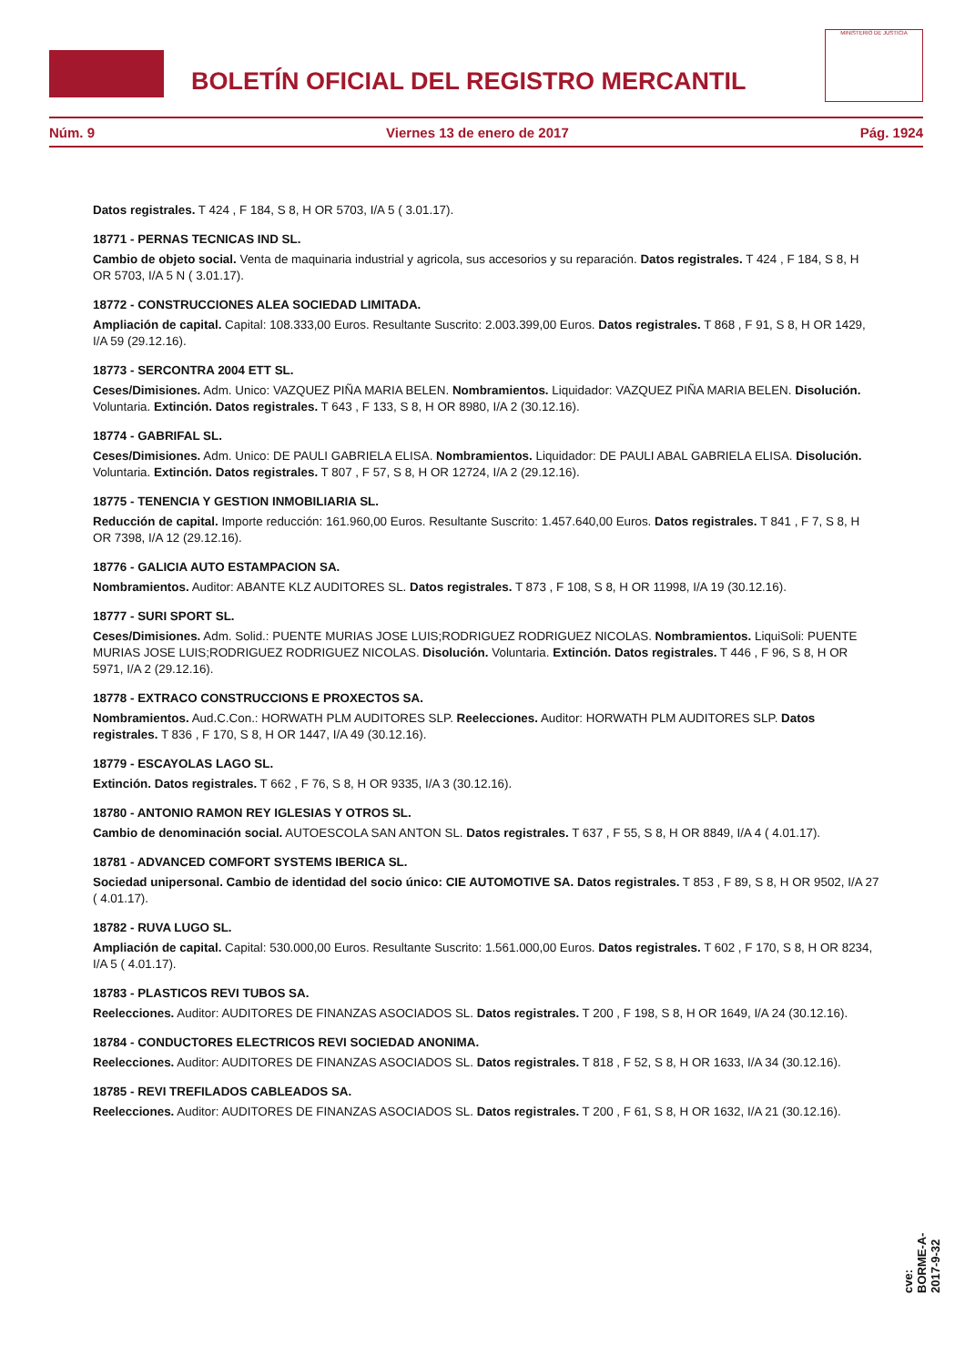BOLETÍN OFICIAL DEL REGISTRO MERCANTIL
MINISTERIO DE JUSTICIA
Núm. 9 Viernes 13 de enero de 2017 Pág. 1924
Datos registrales. T 424 , F 184, S 8, H OR 5703, I/A 5 ( 3.01.17).
18771 - PERNAS TECNICAS IND SL.
Cambio de objeto social. Venta de maquinaria industrial y agricola, sus accesorios y su reparación. Datos registrales. T 424 , F 184, S 8, H OR 5703, I/A 5 N ( 3.01.17).
18772 - CONSTRUCCIONES ALEA SOCIEDAD LIMITADA.
Ampliación de capital. Capital: 108.333,00 Euros. Resultante Suscrito: 2.003.399,00 Euros. Datos registrales. T 868 , F 91, S 8, H OR 1429, I/A 59 (29.12.16).
18773 - SERCONTRA 2004 ETT SL.
Ceses/Dimisiones. Adm. Unico: VAZQUEZ PIÑA MARIA BELEN. Nombramientos. Liquidador: VAZQUEZ PIÑA MARIA BELEN. Disolución. Voluntaria. Extinción. Datos registrales. T 643 , F 133, S 8, H OR 8980, I/A 2 (30.12.16).
18774 - GABRIFAL SL.
Ceses/Dimisiones. Adm. Unico: DE PAULI GABRIELA ELISA. Nombramientos. Liquidador: DE PAULI ABAL GABRIELA ELISA. Disolución. Voluntaria. Extinción. Datos registrales. T 807 , F 57, S 8, H OR 12724, I/A 2 (29.12.16).
18775 - TENENCIA Y GESTION INMOBILIARIA SL.
Reducción de capital. Importe reducción: 161.960,00 Euros. Resultante Suscrito: 1.457.640,00 Euros. Datos registrales. T 841 , F 7, S 8, H OR 7398, I/A 12 (29.12.16).
18776 - GALICIA AUTO ESTAMPACION SA.
Nombramientos. Auditor: ABANTE KLZ AUDITORES SL. Datos registrales. T 873 , F 108, S 8, H OR 11998, I/A 19 (30.12.16).
18777 - SURI SPORT SL.
Ceses/Dimisiones. Adm. Solid.: PUENTE MURIAS JOSE LUIS;RODRIGUEZ RODRIGUEZ NICOLAS. Nombramientos. LiquiSoli: PUENTE MURIAS JOSE LUIS;RODRIGUEZ RODRIGUEZ NICOLAS. Disolución. Voluntaria. Extinción. Datos registrales. T 446 , F 96, S 8, H OR 5971, I/A 2 (29.12.16).
18778 - EXTRACO CONSTRUCCIONS E PROXECTOS SA.
Nombramientos. Aud.C.Con.: HORWATH PLM AUDITORES SLP. Reelecciones. Auditor: HORWATH PLM AUDITORES SLP. Datos registrales. T 836 , F 170, S 8, H OR 1447, I/A 49 (30.12.16).
18779 - ESCAYOLAS LAGO SL.
Extinción. Datos registrales. T 662 , F 76, S 8, H OR 9335, I/A 3 (30.12.16).
18780 - ANTONIO RAMON REY IGLESIAS Y OTROS SL.
Cambio de denominación social. AUTOESCOLA SAN ANTON SL. Datos registrales. T 637 , F 55, S 8, H OR 8849, I/A 4 ( 4.01.17).
18781 - ADVANCED COMFORT SYSTEMS IBERICA SL.
Sociedad unipersonal. Cambio de identidad del socio único: CIE AUTOMOTIVE SA. Datos registrales. T 853 , F 89, S 8, H OR 9502, I/A 27 ( 4.01.17).
18782 - RUVA LUGO SL.
Ampliación de capital. Capital: 530.000,00 Euros. Resultante Suscrito: 1.561.000,00 Euros. Datos registrales. T 602 , F 170, S 8, H OR 8234, I/A 5 ( 4.01.17).
18783 - PLASTICOS REVI TUBOS SA.
Reelecciones. Auditor: AUDITORES DE FINANZAS ASOCIADOS SL. Datos registrales. T 200 , F 198, S 8, H OR 1649, I/A 24 (30.12.16).
18784 - CONDUCTORES ELECTRICOS REVI SOCIEDAD ANONIMA.
Reelecciones. Auditor: AUDITORES DE FINANZAS ASOCIADOS SL. Datos registrales. T 818 , F 52, S 8, H OR 1633, I/A 34 (30.12.16).
18785 - REVI TREFILADOS CABLEADOS SA.
Reelecciones. Auditor: AUDITORES DE FINANZAS ASOCIADOS SL. Datos registrales. T 200 , F 61, S 8, H OR 1632, I/A 21 (30.12.16).
cve: BORME-A-2017-9-32